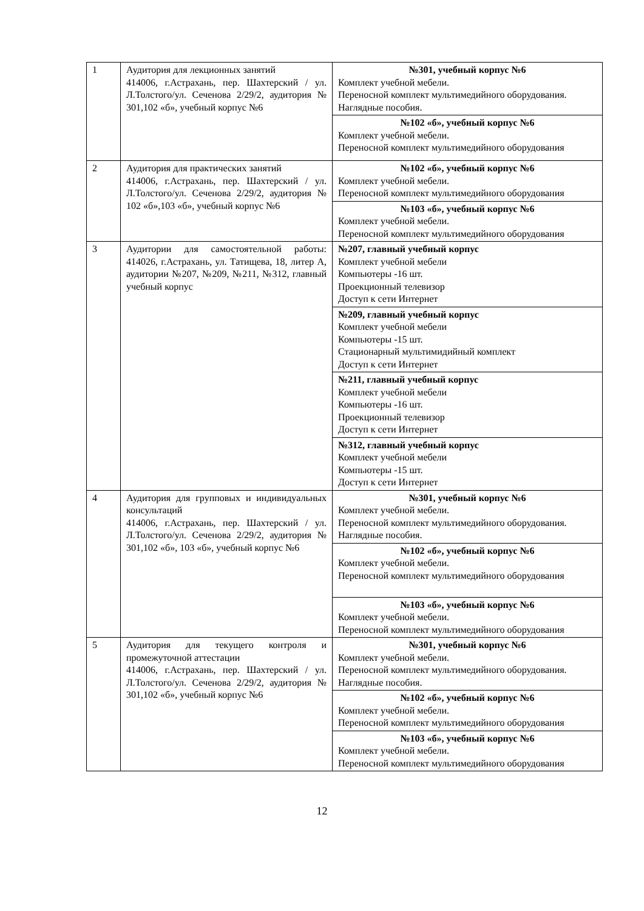| 1 | Аудитория для лекционных занятий 414006, г.Астрахань, пер. Шахтерский / ул. Л.Толстого/ул. Сеченова 2/29/2, аудитория № 301,102 «б», учебный корпус №6 | №301, учебный корпус №6 Комплект учебной мебели. Переносной комплект мультимедийного оборудования. Наглядные пособия. |
| | | №102 «б», учебный корпус №6 Комплект учебной мебели. Переносной комплект мультимедийного оборудования |
| 2 | Аудитория для практических занятий 414006, г.Астрахань, пер. Шахтерский / ул. Л.Толстого/ул. Сеченова 2/29/2, аудитория № 102 «б»,103 «б», учебный корпус №6 | №102 «б», учебный корпус №6 Комплект учебной мебели. Переносной комплект мультимедийного оборудования |
| | | №103 «б», учебный корпус №6 Комплект учебной мебели. Переносной комплект мультимедийного оборудования |
| 3 | Аудитории для самостоятельной работы: 414026, г.Астрахань, ул. Татищева, 18, литер А, аудитории №207, №209, №211, №312, главный учебный корпус | №207, главный учебный корпус Комплект учебной мебели Компьютеры -16 шт. Проекционный телевизор Доступ к сети Интернет |
| | | №209, главный учебный корпус Комплект учебной мебели Компьютеры -15 шт. Стационарный мультимидийный комплект Доступ к сети Интернет |
| | | №211, главный учебный корпус Комплект учебной мебели Компьютеры -16 шт. Проекционный телевизор Доступ к сети Интернет |
| | | №312, главный учебный корпус Комплект учебной мебели Компьютеры -15 шт. Доступ к сети Интернет |
| 4 | Аудитория для групповых и индивидуальных консультаций 414006, г.Астрахань, пер. Шахтерский / ул. Л.Толстого/ул. Сеченова 2/29/2, аудитория № 301,102 «б», 103 «б», учебный корпус №6 | №301, учебный корпус №6 Комплект учебной мебели. Переносной комплект мультимедийного оборудования. Наглядные пособия. |
| | | №102 «б», учебный корпус №6 Комплект учебной мебели. Переносной комплект мультимедийного оборудования |
| | | №103 «б», учебный корпус №6 Комплект учебной мебели. Переносной комплект мультимедийного оборудования |
| 5 | Аудитория для текущего контроля и промежуточной аттестации 414006, г.Астрахань, пер. Шахтерский / ул. Л.Толстого/ул. Сеченова 2/29/2, аудитория № 301,102 «б», учебный корпус №6 | №301, учебный корпус №6 Комплект учебной мебели. Переносной комплект мультимедийного оборудования. Наглядные пособия. |
| | | №102 «б», учебный корпус №6 Комплект учебной мебели. Переносной комплект мультимедийного оборудования |
| | | №103 «б», учебный корпус №6 Комплект учебной мебели. Переносной комплект мультимедийного оборудования |
12